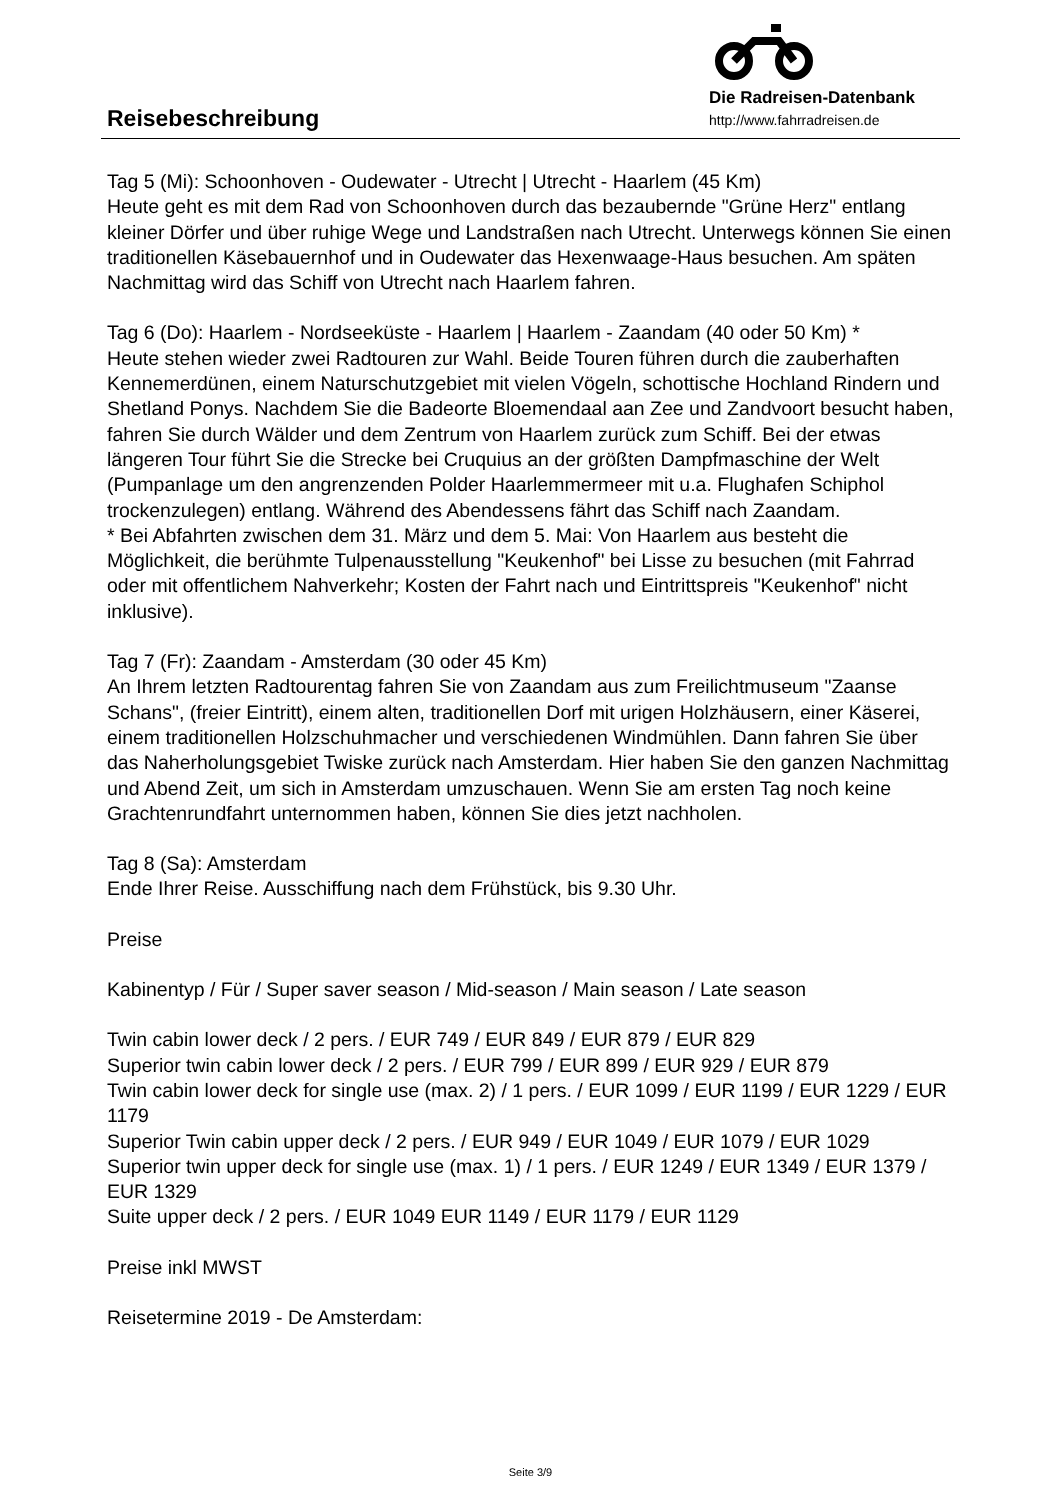Reisebeschreibung
Die Radreisen-Datenbank
http://www.fahrradreisen.de
Tag 5 (Mi): Schoonhoven - Oudewater - Utrecht | Utrecht - Haarlem (45 Km)
Heute geht es mit dem Rad von Schoonhoven durch das bezaubernde "Grüne Herz" entlang kleiner Dörfer und über ruhige Wege und Landstraßen nach Utrecht. Unterwegs können Sie einen traditionellen Käsebauernhof und in Oudewater das Hexenwaage-Haus besuchen. Am späten Nachmittag wird das Schiff von Utrecht nach Haarlem fahren.
Tag 6 (Do): Haarlem - Nordseeküste - Haarlem | Haarlem - Zaandam (40 oder 50 Km) *
Heute stehen wieder zwei Radtouren zur Wahl. Beide Touren führen durch die zauberhaften Kennemerdünen, einem Naturschutzgebiet mit vielen Vögeln, schottische Hochland Rindern und Shetland Ponys. Nachdem Sie die Badeorte Bloemendaal aan Zee und Zandvoort besucht haben, fahren Sie durch Wälder und dem Zentrum von Haarlem zurück zum Schiff. Bei der etwas längeren Tour führt Sie die Strecke bei Cruquius an der größten Dampfmaschine der Welt (Pumpanlage um den angrenzenden Polder Haarlemmermeer mit u.a. Flughafen Schiphol trockenzulegen) entlang. Während des Abendessens fährt das Schiff nach Zaandam.
* Bei Abfahrten zwischen dem 31. März und dem 5. Mai: Von Haarlem aus besteht die Möglichkeit, die berühmte Tulpenausstellung "Keukenhof" bei Lisse zu besuchen (mit Fahrrad oder mit offentlichem Nahverkehr; Kosten der Fahrt nach und Eintrittspreis "Keukenhof" nicht inklusive).
Tag 7 (Fr): Zaandam - Amsterdam (30 oder 45 Km)
An Ihrem letzten Radtourentag fahren Sie von Zaandam aus zum Freilichtmuseum "Zaanse Schans", (freier Eintritt), einem alten, traditionellen Dorf mit urigen Holzhäusern, einer Käserei, einem traditionellen Holzschuhmacher und verschiedenen Windmühlen. Dann fahren Sie über das Naherholungsgebiet Twiske zurück nach Amsterdam. Hier haben Sie den ganzen Nachmittag und Abend Zeit, um sich in Amsterdam umzuschauen. Wenn Sie am ersten Tag noch keine Grachtenrundfahrt unternommen haben, können Sie dies jetzt nachholen.
Tag 8 (Sa): Amsterdam
Ende Ihrer Reise. Ausschiffung nach dem Frühstück, bis 9.30 Uhr.
Preise
Kabinentyp / Für / Super saver season / Mid-season / Main season / Late season
Twin cabin lower deck / 2 pers. / EUR 749 / EUR 849 / EUR 879 / EUR 829
Superior twin cabin lower deck / 2 pers. / EUR 799 / EUR 899 / EUR 929 / EUR 879
Twin cabin lower deck for single use (max. 2) / 1 pers. / EUR 1099 / EUR 1199 / EUR 1229 / EUR 1179
Superior Twin cabin upper deck / 2 pers. / EUR 949 / EUR 1049 / EUR 1079 / EUR 1029
Superior twin upper deck for single use (max. 1) / 1 pers. / EUR 1249 / EUR 1349 / EUR 1379 / EUR 1329
Suite upper deck / 2 pers. / EUR 1049 EUR 1149 / EUR 1179 / EUR 1129
Preise inkl MWST
Reisetermine 2019 - De Amsterdam:
Seite 3/9